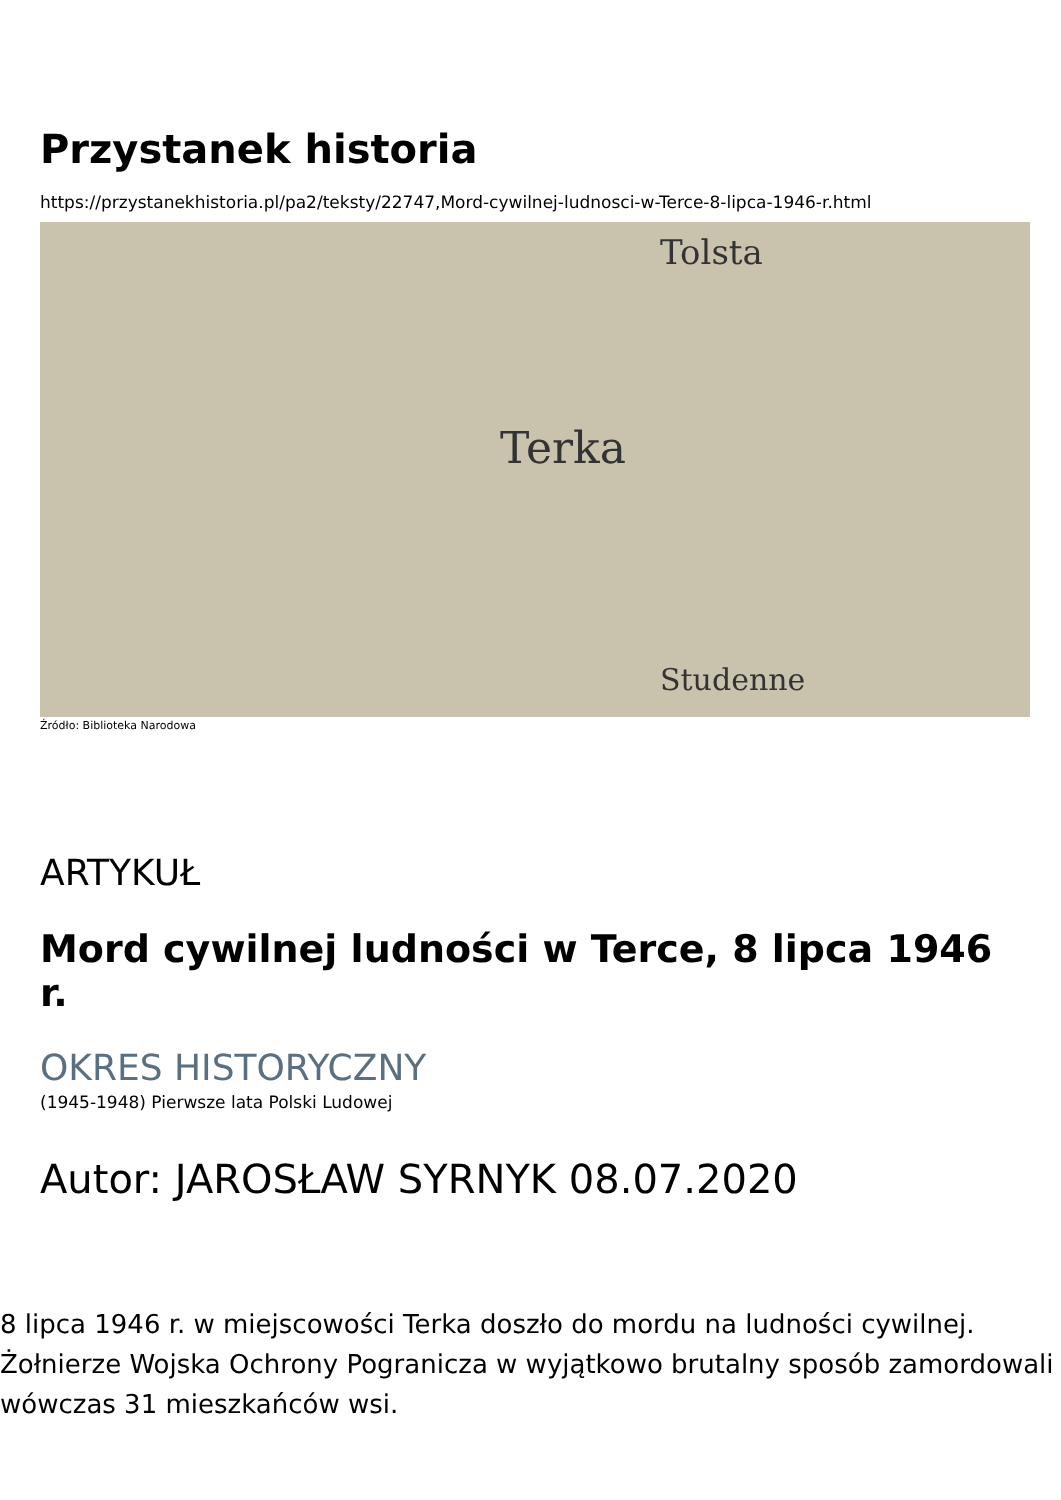Przystanek historia
https://przystanekhistoria.pl/pa2/teksty/22747,Mord-cywilnej-ludnosci-w-Terce-8-lipca-1946-r.html
Terka
Tolsta
Studenne
Źródło: Biblioteka Narodowa
ARTYKUŁ
Mord cywilnej ludności w Terce, 8 lipca 1946 r.
OKRES HISTORYCZNY
(1945-1948) Pierwsze lata Polski Ludowej
Autor: JAROSŁAW SYRNYK 08.07.2020
8 lipca 1946 r. w miejscowości Terka doszło do mordu na ludności cywilnej. Żołnierze Wojska Ochrony Pogranicza w wyjątkowo brutalny sposób zamordowali wówczas 31 mieszkańców wsi.